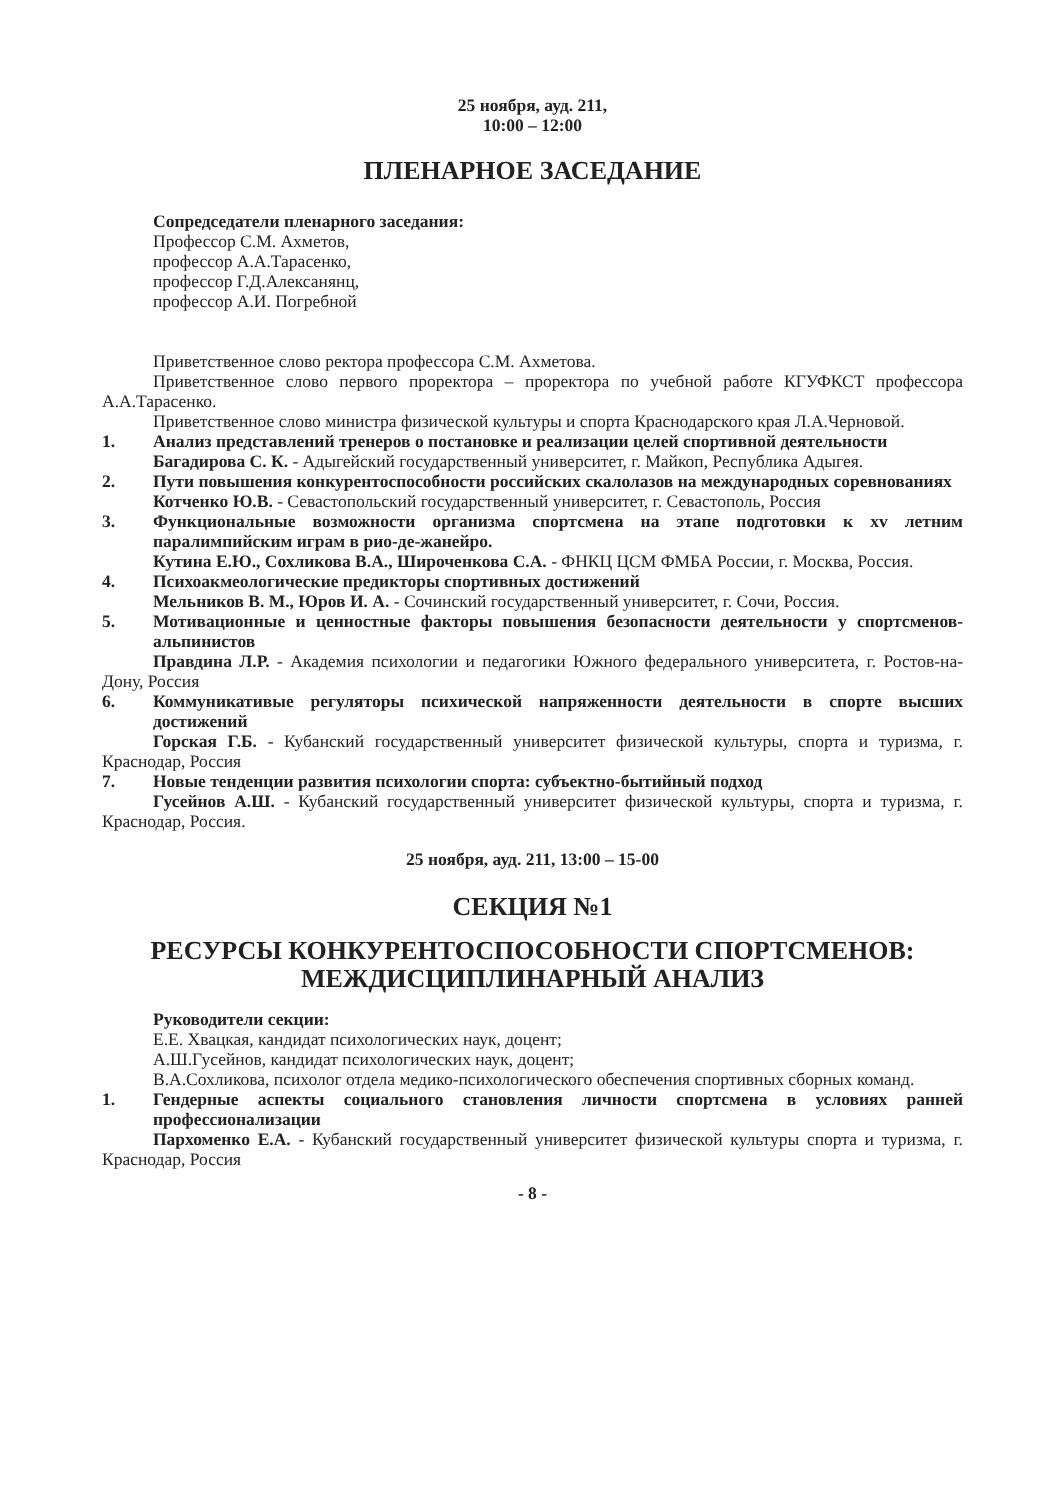25 ноября, ауд. 211,
10:00 – 12:00
ПЛЕНАРНОЕ ЗАСЕДАНИЕ
Сопредседатели пленарного заседания:
Профессор С.М. Ахметов,
профессор А.А.Тарасенко,
профессор Г.Д.Алексанянц,
профессор А.И. Погребной
Приветственное слово ректора профессора С.М. Ахметова.
Приветственное слово первого проректора – проректора по учебной работе КГУФКСТ профессора А.А.Тарасенко.
Приветственное слово министра физической культуры и спорта Краснодарского края Л.А.Черновой.
1. Анализ представлений тренеров о постановке и реализации целей спортивной деятельности
Багадирова С. К. - Адыгейский государственный университет, г. Майкоп, Республика Адыгея.
2. Пути повышения конкурентоспособности российских скалолазов на международных соревнованиях
Котченко Ю.В. - Севастопольский государственный университет, г. Севастополь, Россия
3. Функциональные возможности организма спортсмена на этапе подготовки к xv летним паралимпийским играм в рио-де-жанейро.
Кутина Е.Ю., Сохликова В.А., Широченкова С.А. - ФНКЦ ЦСМ ФМБА России, г. Москва, Россия.
4. Психоакмеологические предикторы спортивных достижений
Мельников В. М., Юров И. А. - Сочинский государственный университет, г. Сочи, Россия.
5. Мотивационные и ценностные факторы повышения безопасности деятельности у спортсменов-альпинистов
Правдина Л.Р. - Академия психологии и педагогики Южного федерального университета, г. Ростов-на-Дону, Россия
6. Коммуникативые регуляторы психической напряженности деятельности в спорте высших достижений
Горская Г.Б. - Кубанский государственный университет физической культуры, спорта и туризма, г. Краснодар, Россия
7. Новые тенденции развития психологии спорта: субъектно-бытийный подход
Гусейнов А.Ш. - Кубанский государственный университет физической культуры, спорта и туризма, г. Краснодар, Россия.
25 ноября, ауд. 211, 13:00 – 15-00
СЕКЦИЯ №1
РЕСУРСЫ КОНКУРЕНТОСПОСОБНОСТИ СПОРТСМЕНОВ:
МЕЖДИСЦИПЛИНАРНЫЙ АНАЛИЗ
Руководители секции:
Е.Е. Хвацкая, кандидат психологических наук, доцент;
А.Ш.Гусейнов, кандидат психологических наук, доцент;
В.А.Сохликова, психолог отдела медико-психологического обеспечения спортивных сборных команд.
1. Гендерные аспекты социального становления личности спортсмена в условиях ранней профессионализации
Пархоменко Е.А. - Кубанский государственный университет физической культуры спорта и туризма, г. Краснодар, Россия
- 8 -